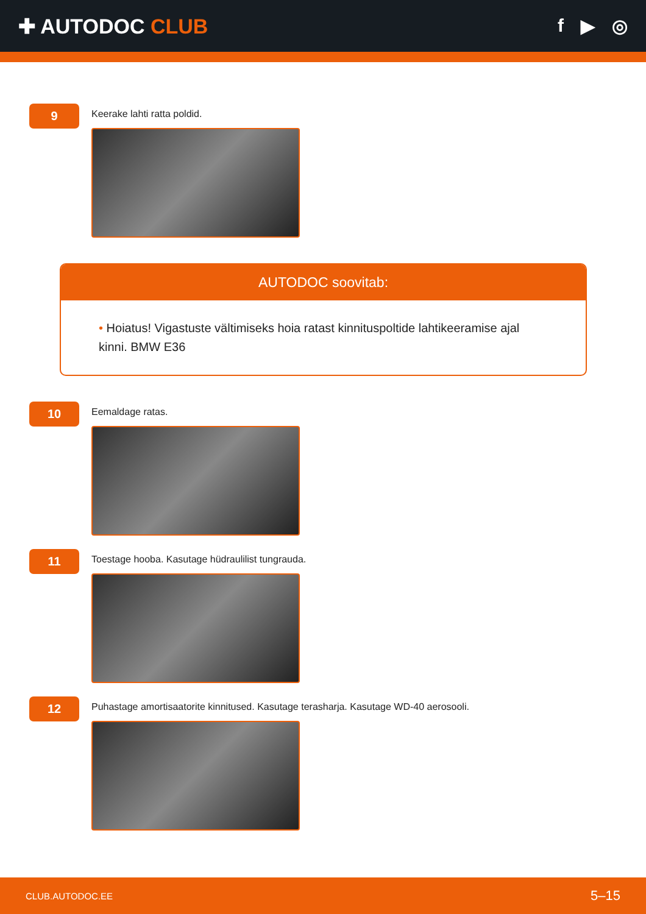✚ AUTODOC CLUB f ▶ ◎
9
Keerake lahti ratta poldid.
AUTODOC soovitab:
• Hoiatus! Vigastuste vältimiseks hoia ratast kinnituspoltide lahtikeeramise ajal kinni. BMW E36
10
Eemaldage ratas.
11
Toestage hooba. Kasutage hüdraulilist tungrauda.
12
Puhastage amortisaatorite kinnitused. Kasutage terasharja. Kasutage WD-40 aerosooli.
CLUB.AUTODOC.EE 5–15